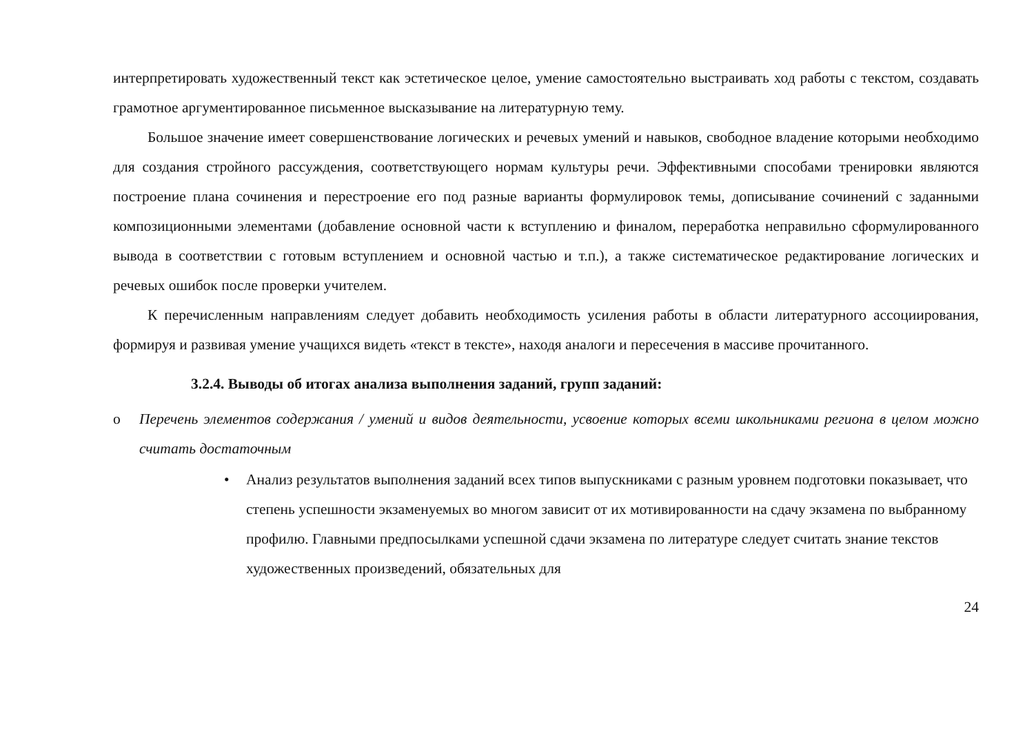интерпретировать художественный текст как эстетическое целое, умение самостоятельно выстраивать ход работы с текстом, создавать грамотное аргументированное письменное высказывание на литературную тему.
Большое значение имеет совершенствование логических и речевых умений и навыков, свободное владение которыми необходимо для создания стройного рассуждения, соответствующего нормам культуры речи. Эффективными способами тренировки являются построение плана сочинения и перестроение его под разные варианты формулировок темы, дописывание сочинений с заданными композиционными элементами (добавление основной части к вступлению и финалом, переработка неправильно сформулированного вывода в соответствии с готовым вступлением и основной частью и т.п.), а также систематическое редактирование логических и речевых ошибок после проверки учителем.
К перечисленным направлениям следует добавить необходимость усиления работы в области литературного ассоциирования, формируя и развивая умение учащихся видеть «текст в тексте», находя аналоги и пересечения в массиве прочитанного.
3.2.4. Выводы об итогах анализа выполнения заданий, групп заданий:
o Перечень элементов содержания / умений и видов деятельности, усвоение которых всеми школьниками региона в целом можно считать достаточным
• Анализ результатов выполнения заданий всех типов выпускниками с разным уровнем подготовки показывает, что степень успешности экзаменуемых во многом зависит от их мотивированности на сдачу экзамена по выбранному профилю. Главными предпосылками успешной сдачи экзамена по литературе следует считать знание текстов художественных произведений, обязательных для
24